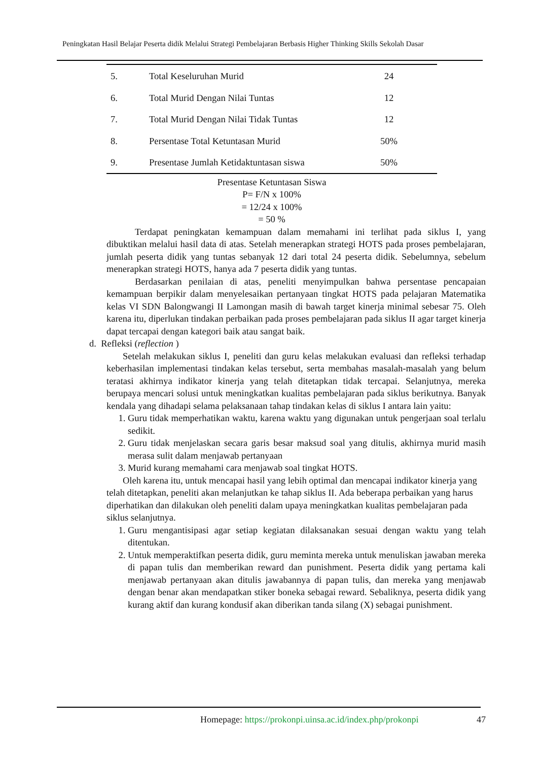Peningkatan Hasil Belajar Peserta didik Melalui Strategi Pembelajaran Berbasis Higher Thinking Skills Sekolah Dasar
| 5. | Total Keseluruhan Murid | 24 |
| 6. | Total Murid Dengan Nilai Tuntas | 12 |
| 7. | Total Murid Dengan Nilai Tidak Tuntas | 12 |
| 8. | Persentase Total Ketuntasan Murid | 50% |
| 9. | Presentase Jumlah Ketidaktuntasan siswa | 50% |
Presentase Ketuntasan Siswa
P= F/N x 100%
= 12/24 x 100%
= 50 %
Terdapat peningkatan kemampuan dalam memahami ini terlihat pada siklus I, yang dibuktikan melalui hasil data di atas. Setelah menerapkan strategi HOTS pada proses pembelajaran, jumlah peserta didik yang tuntas sebanyak 12 dari total 24 peserta didik. Sebelumnya, sebelum menerapkan strategi HOTS, hanya ada 7 peserta didik yang tuntas.
Berdasarkan penilaian di atas, peneliti menyimpulkan bahwa persentase pencapaian kemampuan berpikir dalam menyelesaikan pertanyaan tingkat HOTS pada pelajaran Matematika kelas VI SDN Balongwangi II Lamongan masih di bawah target kinerja minimal sebesar 75. Oleh karena itu, diperlukan tindakan perbaikan pada proses pembelajaran pada siklus II agar target kinerja dapat tercapai dengan kategori baik atau sangat baik.
d. Refleksi (reflection )
Setelah melakukan siklus I, peneliti dan guru kelas melakukan evaluasi dan refleksi terhadap keberhasilan implementasi tindakan kelas tersebut, serta membahas masalah-masalah yang belum teratasi akhirnya indikator kinerja yang telah ditetapkan tidak tercapai. Selanjutnya, mereka berupaya mencari solusi untuk meningkatkan kualitas pembelajaran pada siklus berikutnya. Banyak kendala yang dihadapi selama pelaksanaan tahap tindakan kelas di siklus I antara lain yaitu:
1. Guru tidak memperhatikan waktu, karena waktu yang digunakan untuk pengerjaan soal terlalu sedikit.
2. Guru tidak menjelaskan secara garis besar maksud soal yang ditulis, akhirnya murid masih merasa sulit dalam menjawab pertanyaan
3. Murid kurang memahami cara menjawab soal tingkat HOTS.
Oleh karena itu, untuk mencapai hasil yang lebih optimal dan mencapai indikator kinerja yang telah ditetapkan, peneliti akan melanjutkan ke tahap siklus II. Ada beberapa perbaikan yang harus diperhatikan dan dilakukan oleh peneliti dalam upaya meningkatkan kualitas pembelajaran pada siklus selanjutnya.
1. Guru mengantisipasi agar setiap kegiatan dilaksanakan sesuai dengan waktu yang telah ditentukan.
2. Untuk memperaktifkan peserta didik, guru meminta mereka untuk menuliskan jawaban mereka di papan tulis dan memberikan reward dan punishment. Peserta didik yang pertama kali menjawab pertanyaan akan ditulis jawabannya di papan tulis, dan mereka yang menjawab dengan benar akan mendapatkan stiker boneka sebagai reward. Sebaliknya, peserta didik yang kurang aktif dan kurang kondusif akan diberikan tanda silang (X) sebagai punishment.
Homepage: https://prokonpi.uinsa.ac.id/index.php/prokonpi 47